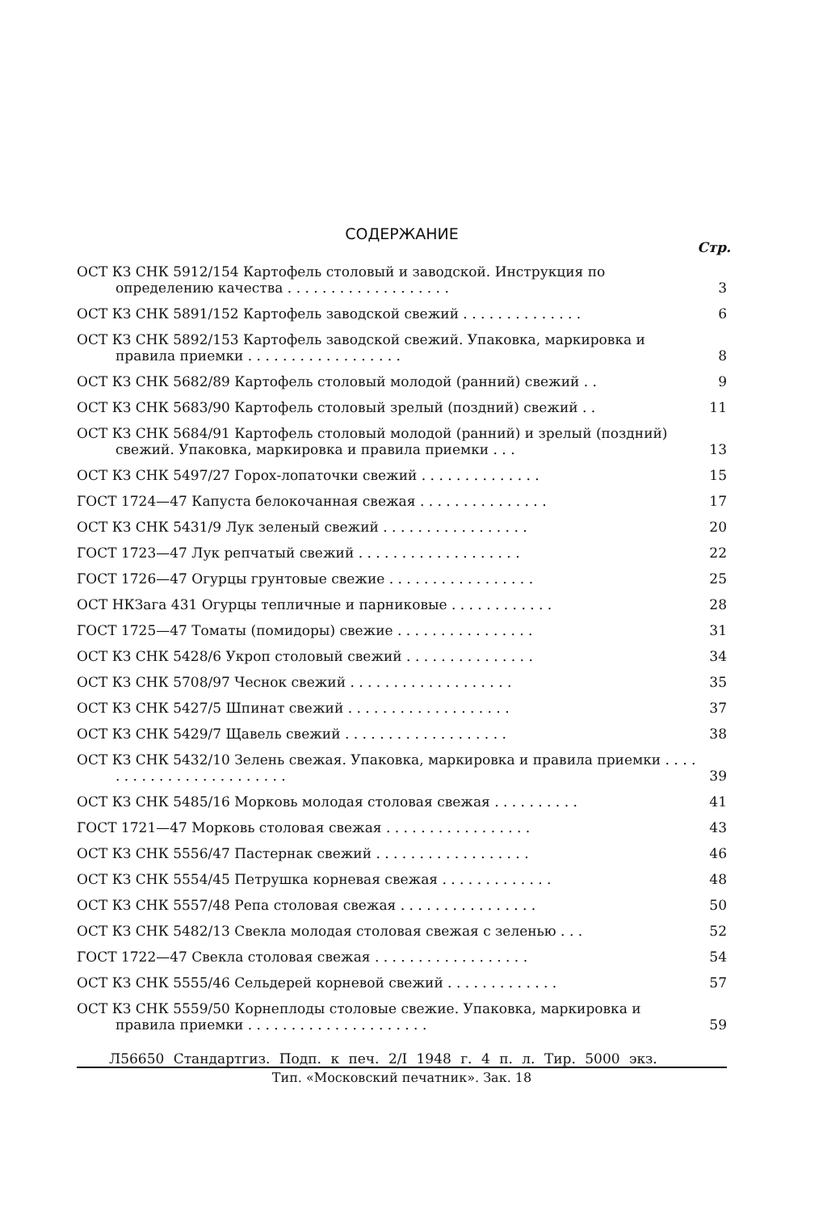СОДЕРЖАНИЕ
Стр.
ОСТ КЗ СНК 5912/154 Картофель столовый и заводской. Инструкция по определению качества . . . . . . . . . . . . . . . . . . .
3
ОСТ КЗ СНК 5891/152 Картофель заводской свежий . . . . . . . . . . . . . . 6
ОСТ КЗ СНК 5892/153 Картофель заводской свежий. Упаковка, маркировка и правила приемки . . . . . . . . . . . . . . . . . .
8
ОСТ КЗ СНК 5682/89 Картофель столовый молодой (ранний) свежий . . 9
ОСТ КЗ СНК 5683/90 Картофель столовый зрелый (поздний) свежий . . 11
ОСТ КЗ СНК 5684/91 Картофель столовый молодой (ранний) и зрелый (поздний) свежий. Упаковка, маркировка и правила приемки . . .
13
ОСТ КЗ СНК 5497/27 Горох-лопаточки свежий . . . . . . . . . . . . . . 15
ГОСТ 1724—47 Капуста белокочанная свежая . . . . . . . . . . . . . . . 17
ОСТ КЗ СНК 5431/9 Лук зеленый свежий . . . . . . . . . . . . . . . . . 20
ГОСТ 1723—47 Лук репчатый свежий . . . . . . . . . . . . . . . . . . . 22
ГОСТ 1726—47 Огурцы грунтовые свежие . . . . . . . . . . . . . . . . . 25
ОСТ НКЗага 431 Огурцы тепличные и парниковые . . . . . . . . . . . . 28
ГОСТ 1725—47 Томаты (помидоры) свежие . . . . . . . . . . . . . . . . 31
ОСТ КЗ СНК 5428/6 Укроп столовый свежий . . . . . . . . . . . . . . . 34
ОСТ КЗ СНК 5708/97 Чеснок свежий . . . . . . . . . . . . . . . . . . . 35
ОСТ КЗ СНК 5427/5 Шпинат свежий . . . . . . . . . . . . . . . . . . . 37
ОСТ КЗ СНК 5429/7 Щавель свежий . . . . . . . . . . . . . . . . . . . 38
ОСТ КЗ СНК 5432/10 Зелень свежая. Упаковка, маркировка и правила приемки . . . . . . . . . . . . . . . . . . . . . . . .
39
ОСТ КЗ СНК 5485/16 Морковь молодая столовая свежая . . . . . . . . . . 41
ГОСТ 1721—47 Морковь столовая свежая . . . . . . . . . . . . . . . . . 43
ОСТ КЗ СНК 5556/47 Пастернак свежий . . . . . . . . . . . . . . . . . . 46
ОСТ КЗ СНК 5554/45 Петрушка корневая свежая . . . . . . . . . . . . . 48
ОСТ КЗ СНК 5557/48 Репа столовая свежая . . . . . . . . . . . . . . . . 50
ОСТ КЗ СНК 5482/13 Свекла молодая столовая свежая с зеленью . . . 52
ГОСТ 1722—47 Свекла столовая свежая . . . . . . . . . . . . . . . . . . 54
ОСТ КЗ СНК 5555/46 Сельдерей корневой свежий . . . . . . . . . . . . . 57
ОСТ КЗ СНК 5559/50 Корнеплоды столовые свежие. Упаковка, маркировка и правила приемки . . . . . . . . . . . . . . . . . . . . .
59
Л56650 Стандартгиз. Подп. к печ. 2/I 1948 г. 4 п. л. Тир. 5000 экз.
Тип. «Московский печатник». Зак. 18